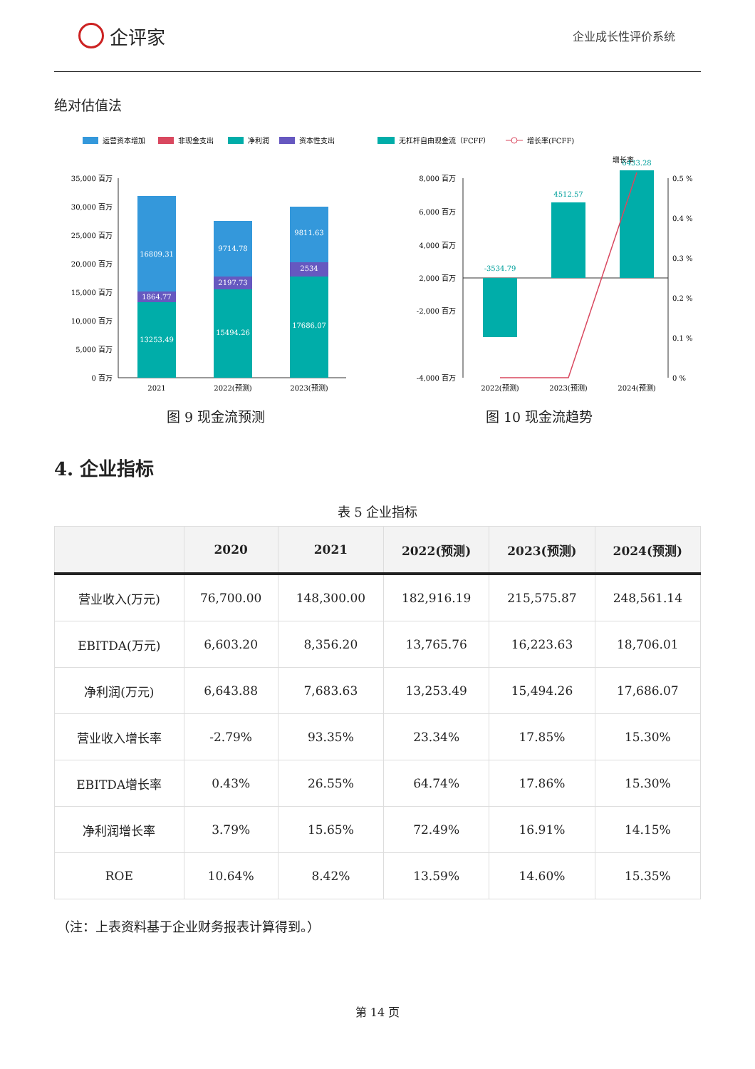企评家
企业成长性评价系统
绝对估值法
运营资本增加
非现金支出
净利润
资本性支出
35,000 百万
30,000 百万
25,000 百万
20,000 百万
15,000 百万
10,000 百万
5,000 百万
0 百万
13253.49
1864.77
16809.31
15494.26
2197.73
9714.78
17686.07
2534
9811.63
2021
2022(预测)
2023(预测)
图 9 现金流预测
无杠杆自由现金流（FCFF）
增长率(FCFF)
增长率
8,000 百万
6,000 百万
4,000 百万
2,000 百万
-2,000 百万
-4,000 百万
0.5 %
0.4 %
0.3 %
0.2 %
0.1 %
0 %
-3534.79
4512.57
6433.28
2022(预测)
2023(预测)
2024(预测)
图 10 现金流趋势
4. 企业指标
表 5 企业指标
| | 2020 | 2021 | 2022(预测) | 2023(预测) | 2024(预测) |
| --- | --- | --- | --- | --- | --- |
| 营业收入(万元) | 76,700.00 | 148,300.00 | 182,916.19 | 215,575.87 | 248,561.14 |
| EBITDA(万元) | 6,603.20 | 8,356.20 | 13,765.76 | 16,223.63 | 18,706.01 |
| 净利润(万元) | 6,643.88 | 7,683.63 | 13,253.49 | 15,494.26 | 17,686.07 |
| 营业收入增长率 | -2.79% | 93.35% | 23.34% | 17.85% | 15.30% |
| EBITDA增长率 | 0.43% | 26.55% | 64.74% | 17.86% | 15.30% |
| 净利润增长率 | 3.79% | 15.65% | 72.49% | 16.91% | 14.15% |
| ROE | 10.64% | 8.42% | 13.59% | 14.60% | 15.35% |
（注：上表资料基于企业财务报表计算得到。）
第 14 页